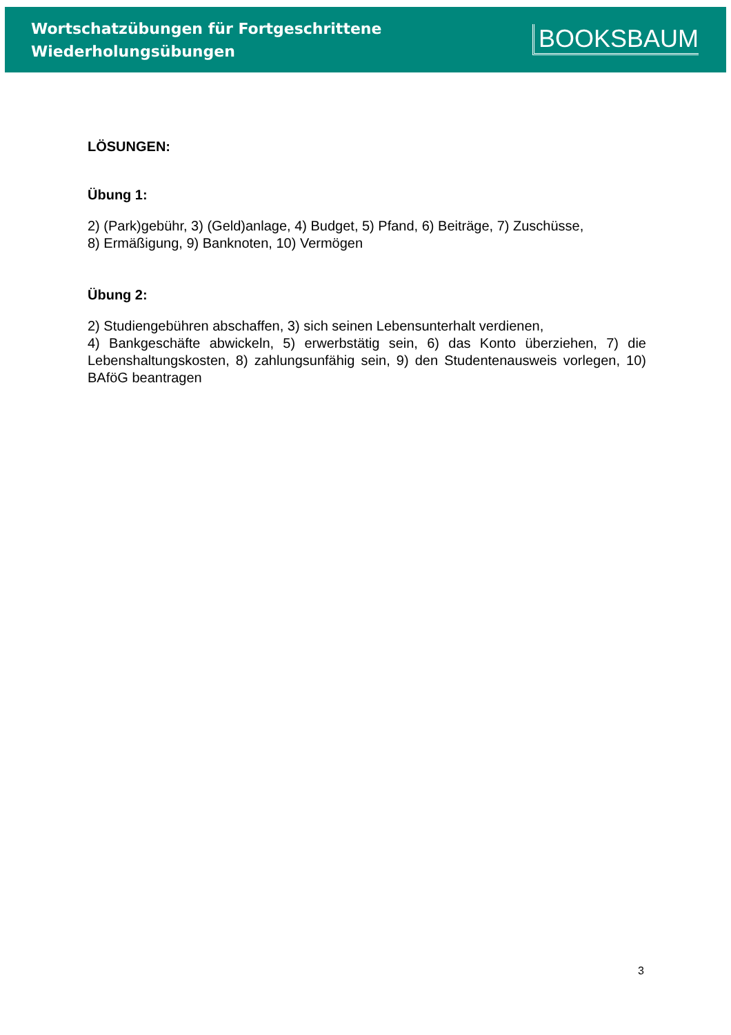Wortschatzübungen für Fortgeschrittene
Wiederholungsübungen
BOOKSBAUM
LÖSUNGEN:
Übung 1:
2) (Park)gebühr, 3) (Geld)anlage, 4) Budget, 5) Pfand, 6) Beiträge, 7) Zuschüsse,
8) Ermäßigung, 9) Banknoten, 10) Vermögen
Übung 2:
2) Studiengebühren abschaffen, 3) sich seinen Lebensunterhalt verdienen,
4) Bankgeschäfte abwickeln, 5) erwerbstätig sein, 6) das Konto überziehen, 7) die Lebenshaltungskosten, 8) zahlungsunfähig sein, 9) den Studentenausweis vorlegen, 10) BAföG beantragen
3